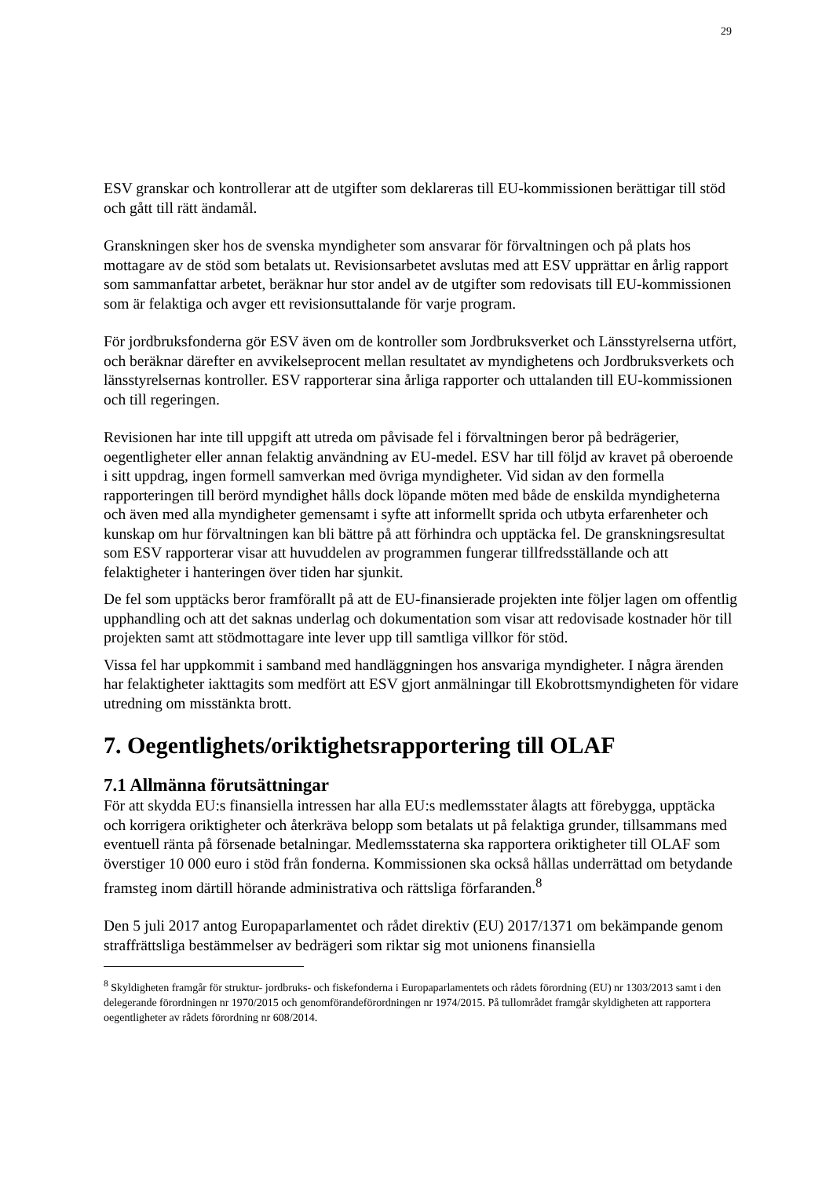29
ESV granskar och kontrollerar att de utgifter som deklareras till EU-kommissionen berättigar till stöd och gått till rätt ändamål.
Granskningen sker hos de svenska myndigheter som ansvarar för förvaltningen och på plats hos mottagare av de stöd som betalats ut. Revisionsarbetet avslutas med att ESV upprättar en årlig rapport som sammanfattar arbetet, beräknar hur stor andel av de utgifter som redovisats till EU-kommissionen som är felaktiga och avger ett revisionsuttalande för varje program.
För jordbruksfonderna gör ESV även om de kontroller som Jordbruksverket och Länsstyrelserna utfört, och beräknar därefter en avvikelseprocent mellan resultatet av myndighetens och Jordbruksverkets och länsstyrelsernas kontroller. ESV rapporterar sina årliga rapporter och uttalanden till EU-kommissionen och till regeringen.
Revisionen har inte till uppgift att utreda om påvisade fel i förvaltningen beror på bedrägerier, oegentligheter eller annan felaktig användning av EU-medel. ESV har till följd av kravet på oberoende i sitt uppdrag, ingen formell samverkan med övriga myndigheter. Vid sidan av den formella rapporteringen till berörd myndighet hålls dock löpande möten med både de enskilda myndigheterna och även med alla myndigheter gemensamt i syfte att informellt sprida och utbyta erfarenheter och kunskap om hur förvaltningen kan bli bättre på att förhindra och upptäcka fel. De granskningsresultat som ESV rapporterar visar att huvuddelen av programmen fungerar tillfredsställande och att felaktigheter i hanteringen över tiden har sjunkit.
De fel som upptäcks beror framförallt på att de EU-finansierade projekten inte följer lagen om offentlig upphandling och att det saknas underlag och dokumentation som visar att redovisade kostnader hör till projekten samt att stödmottagare inte lever upp till samtliga villkor för stöd.
Vissa fel har uppkommit i samband med handläggningen hos ansvariga myndigheter. I några ärenden har felaktigheter iakttagits som medfört att ESV gjort anmälningar till Ekobrottsmyndigheten för vidare utredning om misstänkta brott.
7. Oegentlighets/oriktighetsrapportering till OLAF
7.1 Allmänna förutsättningar
För att skydda EU:s finansiella intressen har alla EU:s medlemsstater ålagts att förebygga, upptäcka och korrigera oriktigheter och återkräva belopp som betalats ut på felaktiga grunder, tillsammans med eventuell ränta på försenade betalningar. Medlemsstaterna ska rapportera oriktigheter till OLAF som överstiger 10 000 euro i stöd från fonderna. Kommissionen ska också hållas underrättad om betydande framsteg inom därtill hörande administrativa och rättsliga förfaranden.<sup>8</sup>
Den 5 juli 2017 antog Europaparlamentet och rådet direktiv (EU) 2017/1371 om bekämpande genom straffrättsliga bestämmelser av bedrägeri som riktar sig mot unionens finansiella
<sup>8</sup> Skyldigheten framgår för struktur- jordbruks- och fiskefonderna i Europaparlamentets och rådets förordning (EU) nr 1303/2013 samt i den delegerande förordningen nr 1970/2015 och genomförandeförordningen nr 1974/2015. På tullområdet framgår skyldigheten att rapportera oegentligheter av rådets förordning nr 608/2014.